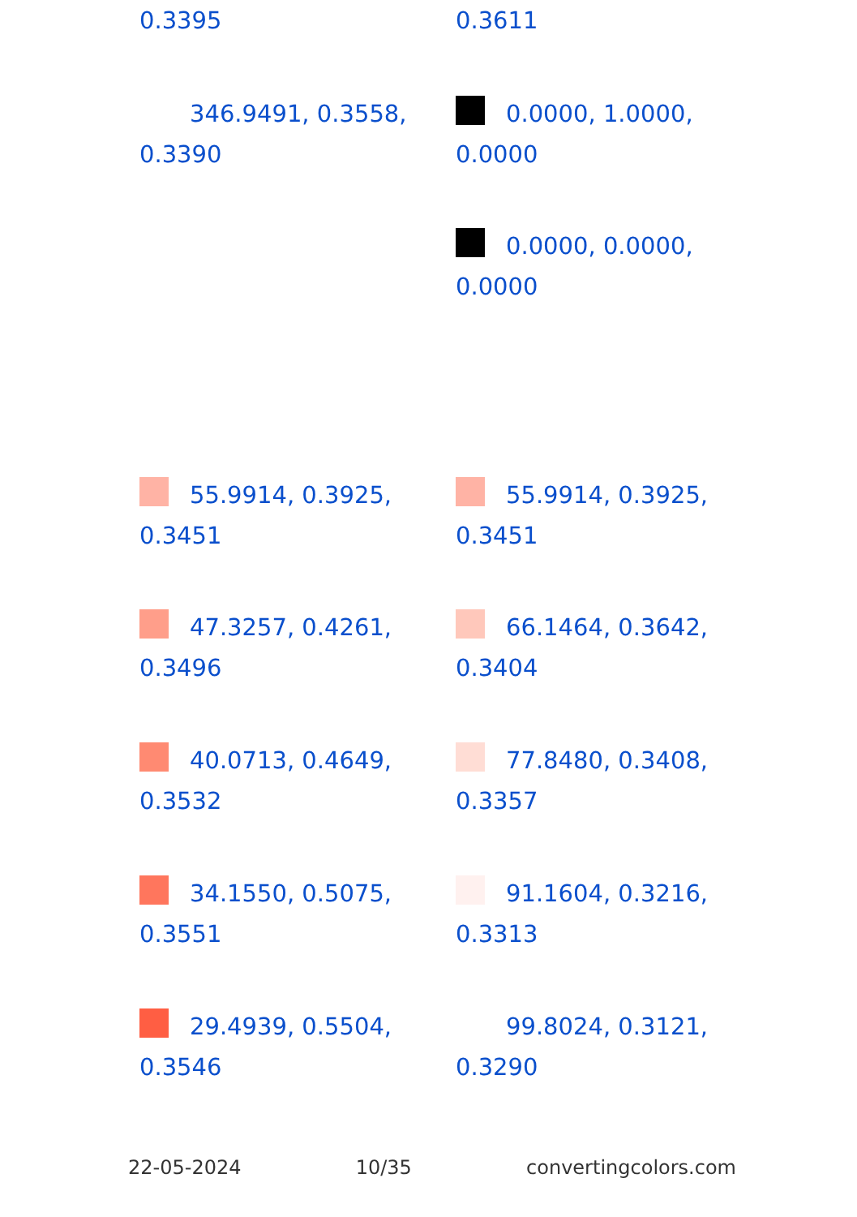0.3395 0.3611
346.9491, 0.3558, 0.3390
0.0000, 1.0000, 0.0000
0.0000, 0.0000, 0.0000
55.9914, 0.3925, 0.3451
55.9914, 0.3925, 0.3451
47.3257, 0.4261, 0.3496
66.1464, 0.3642, 0.3404
40.0713, 0.4649, 0.3532
77.8480, 0.3408, 0.3357
34.1550, 0.5075, 0.3551
91.1604, 0.3216, 0.3313
29.4939, 0.5504, 0.3546
99.8024, 0.3121, 0.3290
22-05-2024 10/35 convertingcolors.com